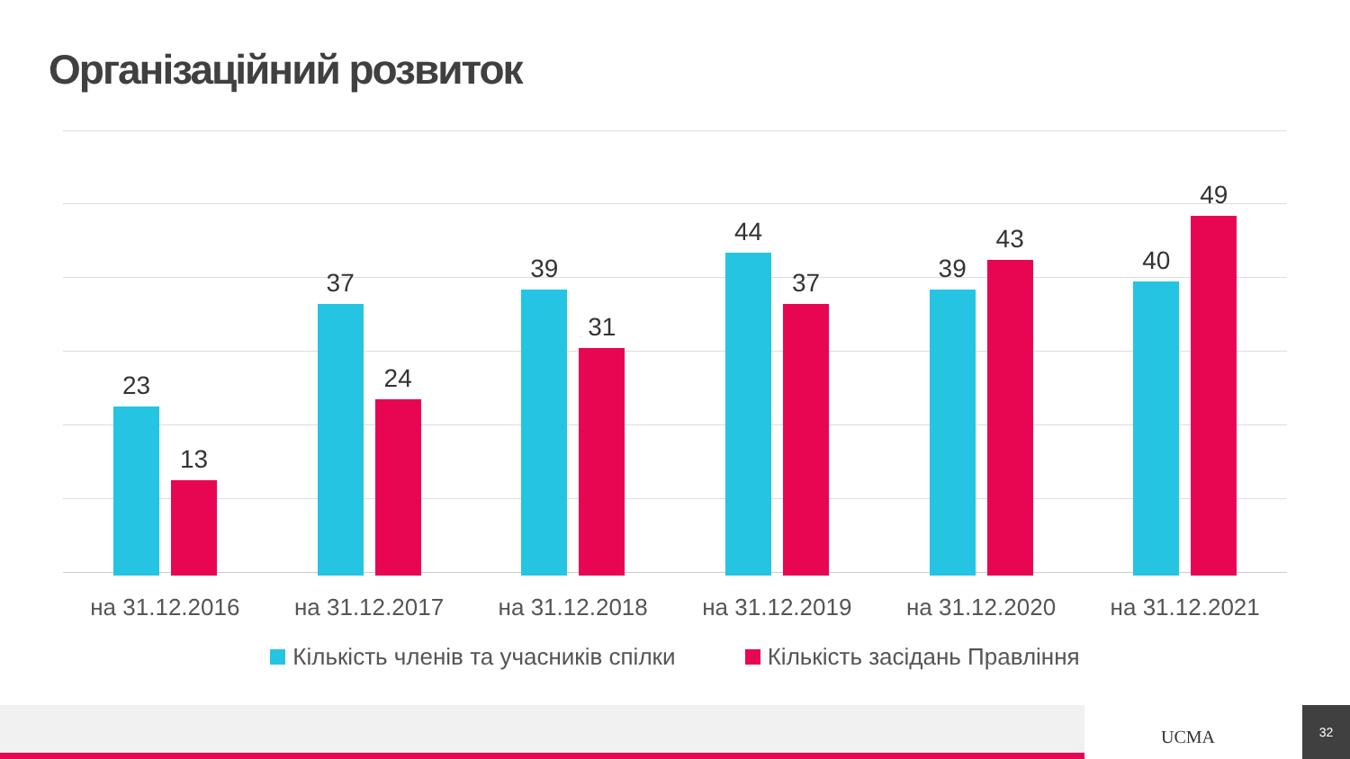Організаційний розвиток
23
13
на 31.12.2016
37
24
на 31.12.2017
39
31
на 31.12.2018
44
37
на 31.12.2019
39
43
на 31.12.2020
40
49
на 31.12.2021
Кількість членів та учасників спілки Кількість засідань Правління
UCMA
32